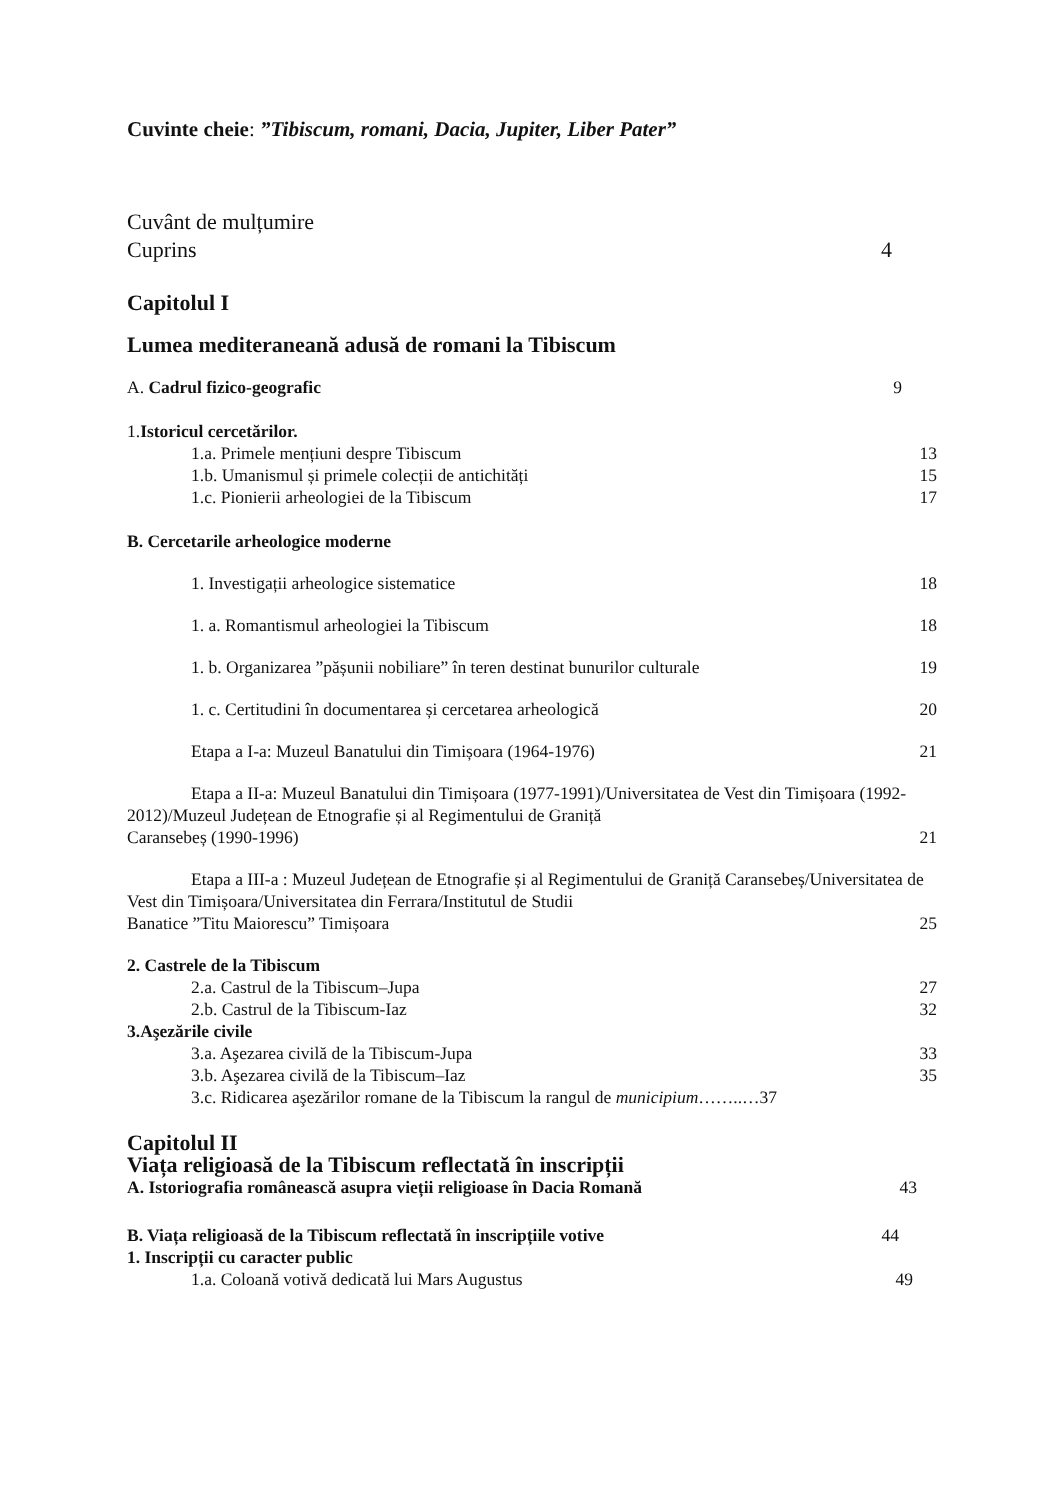Cuvinte cheie: ”Tibiscum, romani, Dacia, Jupiter, Liber Pater”
Cuvânt de mulțumire
Cuprins 4
Capitolul I
Lumea mediteraneană adusă de romani la Tibiscum
A. Cadrul fizico-geografic 9
1.Istoricul cercetărilor.
1.a. Primele mențiuni despre Tibiscum 13
1.b. Umanismul și primele colecții de antichități 15
1.c. Pionierii arheologiei de la Tibiscum 17
B. Cercetarile arheologice moderne
1. Investigații arheologice sistematice 18
1. a. Romantismul arheologiei la Tibiscum 18
1. b. Organizarea ”pășunii nobiliare” în teren destinat bunurilor culturale 19
1. c. Certitudini în documentarea și cercetarea arheologică 20
Etapa a I-a: Muzeul Banatului din Timișoara (1964-1976) 21
Etapa a II-a: Muzeul Banatului din Timișoara (1977-1991)/Universitatea de Vest din Timișoara (1992-2012)/Muzeul Județean de Etnografie și al Regimentului de Graniță
Caransebeș (1990-1996) 21
Etapa a III-a : Muzeul Județean de Etnografie și al Regimentului de Graniță Caransebeș/Universitatea de Vest din Timișoara/Universitatea din Ferrara/Institutul de Studii
Banatice ”Titu Maiorescu” Timișoara 25
2. Castrele de la Tibiscum
2.a. Castrul de la Tibiscum–Jupa 27
2.b. Castrul de la Tibiscum-Iaz 32
3.Aşezările civile
3.a. Aşezarea civilă de la Tibiscum-Jupa 33
3.b. Aşezarea civilă de la Tibiscum–Iaz 35
3.c. Ridicarea aşezărilor romane de la Tibiscum la rangul de municipium……..…37
Capitolul II
Viața religioasă de la Tibiscum reflectată în inscripții
A. Istoriografia românească asupra vieții religioase în Dacia Romană 43
B. Viața religioasă de la Tibiscum reflectată în inscripțiile votive 44
1. Inscripții cu caracter public
1.a. Coloană votivă dedicată lui Mars Augustus 49